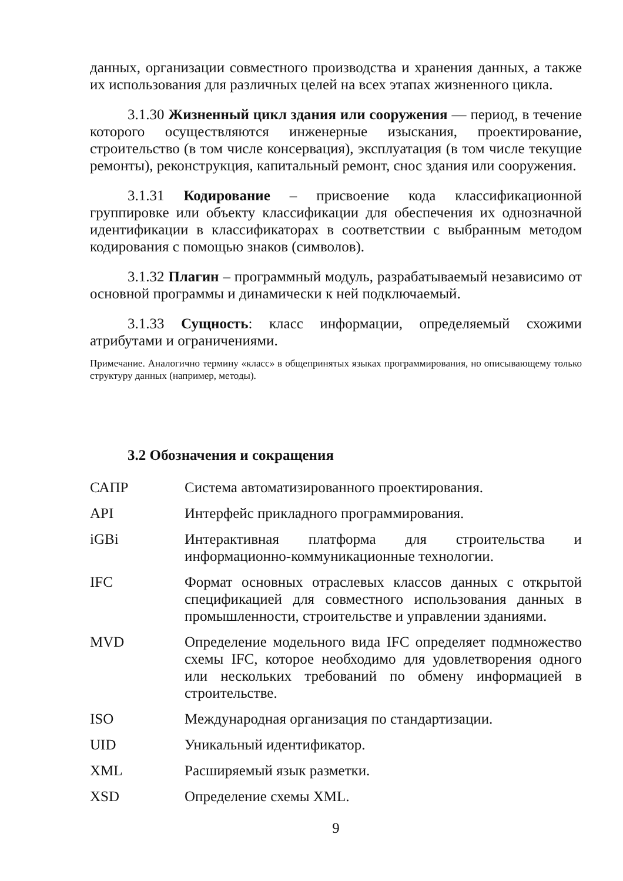данных, организации совместного производства и хранения данных, а также их использования для различных целей на всех этапах жизненного цикла.
3.1.30 Жизненный цикл здания или сооружения — период, в течение которого осуществляются инженерные изыскания, проектирование, строительство (в том числе консервация), эксплуатация (в том числе текущие ремонты), реконструкция, капитальный ремонт, снос здания или сооружения.
3.1.31 Кодирование – присвоение кода классификационной группировке или объекту классификации для обеспечения их однозначной идентификации в классификаторах в соответствии с выбранным методом кодирования с помощью знаков (символов).
3.1.32 Плагин – программный модуль, разрабатываемый независимо от основной программы и динамически к ней подключаемый.
3.1.33 Сущность: класс информации, определяемый схожими атрибутами и ограничениями.
Примечание. Аналогично термину «класс» в общепринятых языках программирования, но описывающему только структуру данных (например, методы).
3.2 Обозначения и сокращения
| САПР | Система автоматизированного проектирования. |
| API | Интерфейс прикладного программирования. |
| iGBi | Интерактивная платформа для строительства и информационно-коммуникационные технологии. |
| IFC | Формат основных отраслевых классов данных с открытой спецификацией для совместного использования данных в промышленности, строительстве и управлении зданиями. |
| MVD | Определение модельного вида IFC определяет подмножество схемы IFC, которое необходимо для удовлетворения одного или нескольких требований по обмену информацией в строительстве. |
| ISO | Международная организация по стандартизации. |
| UID | Уникальный идентификатор. |
| XML | Расширяемый язык разметки. |
| XSD | Определение схемы XML. |
9